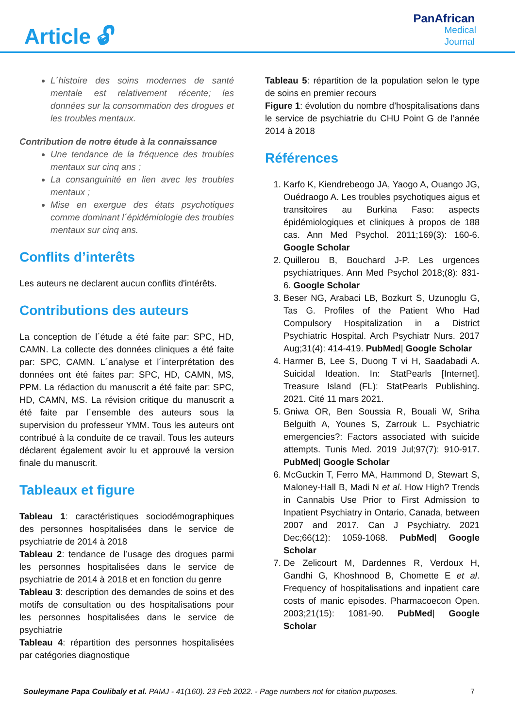Article 🔓︎
PanAfrican
Medical
Journal
L´histoire des soins modernes de santé mentale est relativement récente; les données sur la consommation des drogues et les troubles mentaux.
Contribution de notre étude à la connaissance
Une tendance de la fréquence des troubles mentaux sur cinq ans ;
La consanguinité en lien avec les troubles mentaux ;
Mise en exergue des états psychotiques comme dominant l´épidémiologie des troubles mentaux sur cinq ans.
Conflits d’interêts
Les auteurs ne declarent aucun conflits d'intérêts.
Contributions des auteurs
La conception de l´étude a été faite par: SPC, HD, CAMN. La collecte des données cliniques a été faite par: SPC, CAMN. L´analyse et l´interprétation des données ont été faites par: SPC, HD, CAMN, MS, PPM. La rédaction du manuscrit a été faite par: SPC, HD, CAMN, MS. La révision critique du manuscrit a été faite par l´ensemble des auteurs sous la supervision du professeur YMM. Tous les auteurs ont contribué à la conduite de ce travail. Tous les auteurs déclarent également avoir lu et approuvé la version finale du manuscrit.
Tableaux et figure
Tableau 1: caractéristiques sociodémographiques des personnes hospitalisées dans le service de psychiatrie de 2014 à 2018
Tableau 2: tendance de l’usage des drogues parmi les personnes hospitalisées dans le service de psychiatrie de 2014 à 2018 et en fonction du genre
Tableau 3: description des demandes de soins et des motifs de consultation ou des hospitalisations pour les personnes hospitalisées dans le service de psychiatrie
Tableau 4: répartition des personnes hospitalisées par catégories diagnostique
Tableau 5: répartition de la population selon le type de soins en premier recours
Figure 1: évolution du nombre d’hospitalisations dans le service de psychiatrie du CHU Point G de l’année 2014 à 2018
Références
1. Karfo K, Kiendrebeogo JA, Yaogo A, Ouango JG, Ouédraogo A. Les troubles psychotiques aigus et transitoires au Burkina Faso: aspects épidémiologiques et cliniques à propos de 188 cas. Ann Med Psychol. 2011;169(3): 160-6. Google Scholar
2. Quillerou B, Bouchard J-P. Les urgences psychiatriques. Ann Med Psychol 2018;(8): 831-6. Google Scholar
3. Beser NG, Arabaci LB, Bozkurt S, Uzunoglu G, Tas G. Profiles of the Patient Who Had Compulsory Hospitalization in a District Psychiatric Hospital. Arch Psychiatr Nurs. 2017 Aug;31(4): 414-419. PubMed| Google Scholar
4. Harmer B, Lee S, Duong T vi H, Saadabadi A. Suicidal Ideation. In: StatPearls [Internet]. Treasure Island (FL): StatPearls Publishing. 2021. Cité 11 mars 2021.
5. Gniwa OR, Ben Soussia R, Bouali W, Sriha Belguith A, Younes S, Zarrouk L. Psychiatric emergencies?: Factors associated with suicide attempts. Tunis Med. 2019 Jul;97(7): 910-917. PubMed| Google Scholar
6. McGuckin T, Ferro MA, Hammond D, Stewart S, Maloney-Hall B, Madi N et al. How High? Trends in Cannabis Use Prior to First Admission to Inpatient Psychiatry in Ontario, Canada, between 2007 and 2017. Can J Psychiatry. 2021 Dec;66(12): 1059-1068. PubMed| Google Scholar
7. De Zelicourt M, Dardennes R, Verdoux H, Gandhi G, Khoshnood B, Chomette E et al. Frequency of hospitalisations and inpatient care costs of manic episodes. Pharmacoecon Open. 2003;21(15): 1081-90. PubMed| Google Scholar
Souleymane Papa Coulibaly et al. PAMJ - 41(160). 23 Feb 2022. - Page numbers not for citation purposes. 7